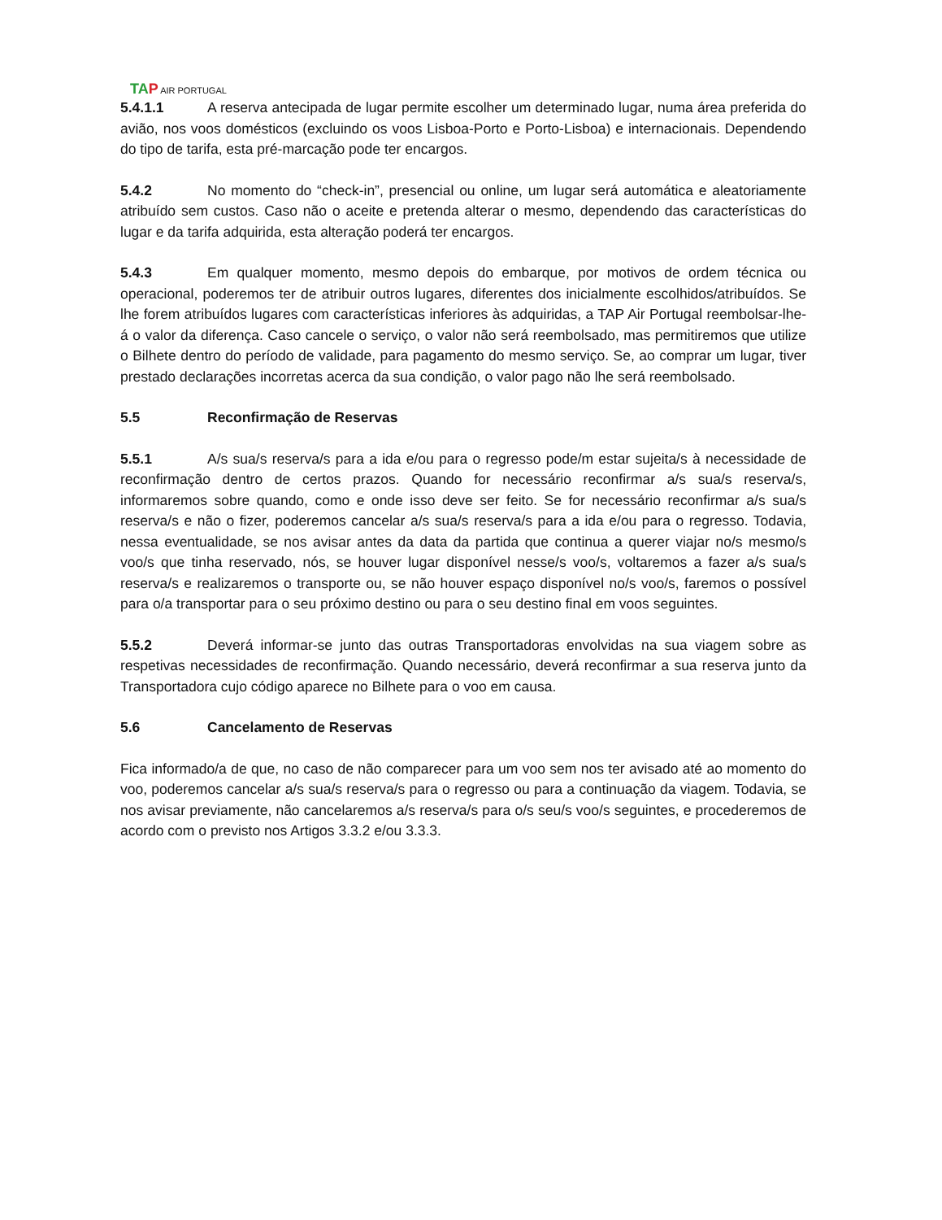TA P AIR PORTUGAL
5.4.1.1 A reserva antecipada de lugar permite escolher um determinado lugar, numa área preferida do avião, nos voos domésticos (excluindo os voos Lisboa-Porto e Porto-Lisboa) e internacionais. Dependendo do tipo de tarifa, esta pré-marcação pode ter encargos.
5.4.2 No momento do “check-in”, presencial ou online, um lugar será automática e aleatoriamente atribuído sem custos. Caso não o aceite e pretenda alterar o mesmo, dependendo das características do lugar e da tarifa adquirida, esta alteração poderá ter encargos.
5.4.3 Em qualquer momento, mesmo depois do embarque, por motivos de ordem técnica ou operacional, poderemos ter de atribuir outros lugares, diferentes dos inicialmente escolhidos/atribuídos. Se lhe forem atribuídos lugares com características inferiores às adquiridas, a TAP Air Portugal reembolsar-lhe-á o valor da diferença. Caso cancele o serviço, o valor não será reembolsado, mas permitiremos que utilize o Bilhete dentro do período de validade, para pagamento do mesmo serviço. Se, ao comprar um lugar, tiver prestado declarações incorretas acerca da sua condição, o valor pago não lhe será reembolsado.
5.5 Reconfirmação de Reservas
5.5.1 A/s sua/s reserva/s para a ida e/ou para o regresso pode/m estar sujeita/s à necessidade de reconfirmação dentro de certos prazos. Quando for necessário reconfirmar a/s sua/s reserva/s, informaremos sobre quando, como e onde isso deve ser feito. Se for necessário reconfirmar a/s sua/s reserva/s e não o fizer, poderemos cancelar a/s sua/s reserva/s para a ida e/ou para o regresso. Todavia, nessa eventualidade, se nos avisar antes da data da partida que continua a querer viajar no/s mesmo/s voo/s que tinha reservado, nós, se houver lugar disponível nesse/s voo/s, voltaremos a fazer a/s sua/s reserva/s e realizaremos o transporte ou, se não houver espaço disponível no/s voo/s, faremos o possível para o/a transportar para o seu próximo destino ou para o seu destino final em voos seguintes.
5.5.2 Deverá informar-se junto das outras Transportadoras envolvidas na sua viagem sobre as respetivas necessidades de reconfirmação. Quando necessário, deverá reconfirmar a sua reserva junto da Transportadora cujo código aparece no Bilhete para o voo em causa.
5.6 Cancelamento de Reservas
Fica informado/a de que, no caso de não comparecer para um voo sem nos ter avisado até ao momento do voo, poderemos cancelar a/s sua/s reserva/s para o regresso ou para a continuação da viagem. Todavia, se nos avisar previamente, não cancelaremos a/s reserva/s para o/s seu/s voo/s seguintes, e procederemos de acordo com o previsto nos Artigos 3.3.2 e/ou 3.3.3.